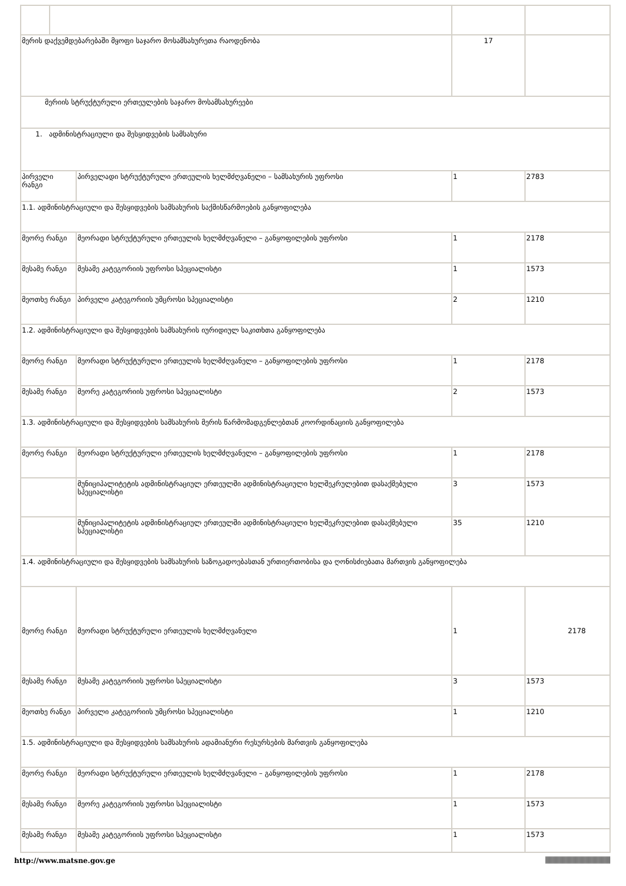| მერის დაქვემდებარებაში მყოფი საჯარო მოსამსახურეთა რაოდენობა | | | 17 | |
| მერიის სტრუქტურული ერთეულების საჯარო მოსამსახურეები | | | | |
| 1. ადმინისტრაციული და შესყიდვების სამსახური | | | | |
| პირველი რანგი | | პირველადი სტრუქტურული ერთეულის ხელმძღვანელი – სამსახურის უფროსი | 1 | 2783 |
| 1.1. ადმინისტრაციული და შესყიდვების სამსახურის საქმისწარმოების განყოფილება | | | | |
| მეორე რანგი | | მეორადი სტრუქტურული ერთეულის ხელმძღვანელი – განყოფილების უფროსი | 1 | 2178 |
| მესამე რანგი | | მესამე კატეგორიის უფროსი სპეციალისტი | 1 | 1573 |
| მეოთხე რანგი | | პირველი კატეგორიის უმცროსი სპეციალისტი | 2 | 1210 |
| 1.2. ადმინისტრაციული და შესყიდვების სამსახურის იურიდიულ საკითხთა განყოფილება | | | | |
| მეორე რანგი | | მეორადი სტრუქტურული ერთეულის ხელმძღვანელი – განყოფილების უფროსი | 1 | 2178 |
| მესამე რანგი | | მეორე კატეგორიის უფროსი სპეციალისტი | 2 | 1573 |
| 1.3. ადმინისტრაციული და შესყიდვების სამსახურის მერის წარმომადგენლებთან კოორდინაციის განყოფილება | | | | |
| მეორე რანგი | | მეორადი სტრუქტურული ერთეულის ხელმძღვანელი – განყოფილების უფროსი | 1 | 2178 |
| | | მუნიციპალიტეტის ადმინისტრაციულ ერთეულში ადმინისტრაციული ხელშეკრულებით დასაქმებული სპეციალისტი | 3 | 1573 |
| | | მუნიციპალიტეტის ადმინისტრაციულ ერთეულში ადმინისტრაციული ხელშეკრულებით დასაქმებული სპეციალისტი | 35 | 1210 |
| 1.4. ადმინისტრაციული და შესყიდვების სამსახურის საზოგადოებასთან ურთიერთობისა და ღონისძიებათა მართვის განყოფილება | | | | |
| მეორე რანგი | | მეორადი სტრუქტურული ერთეულის ხელმძღვანელი | 1 | 2178 |
| მესამე რანგი | | მესამე კატეგორიის უფროსი სპეციალისტი | 3 | 1573 |
| მეოთხე რანგი | | პირველი კატეგორიის უმცროსი სპეციალისტი | 1 | 1210 |
| 1.5. ადმინისტრაციული და შესყიდვების სამსახურის ადამიანური რესურსების მართვის განყოფილება | | | | |
| მეორე რანგი | | მეორადი სტრუქტურული ერთეულის ხელმძღვანელი – განყოფილების უფროსი | 1 | 2178 |
| მესამე რანგი | | მეორე კატეგორიის უფროსი სპეციალისტი | 1 | 1573 |
| მესამე რანგი | | მესამე კატეგორიის უფროსი სპეციალისტი | 1 | 1573 |
http://www.matsne.gov.ge